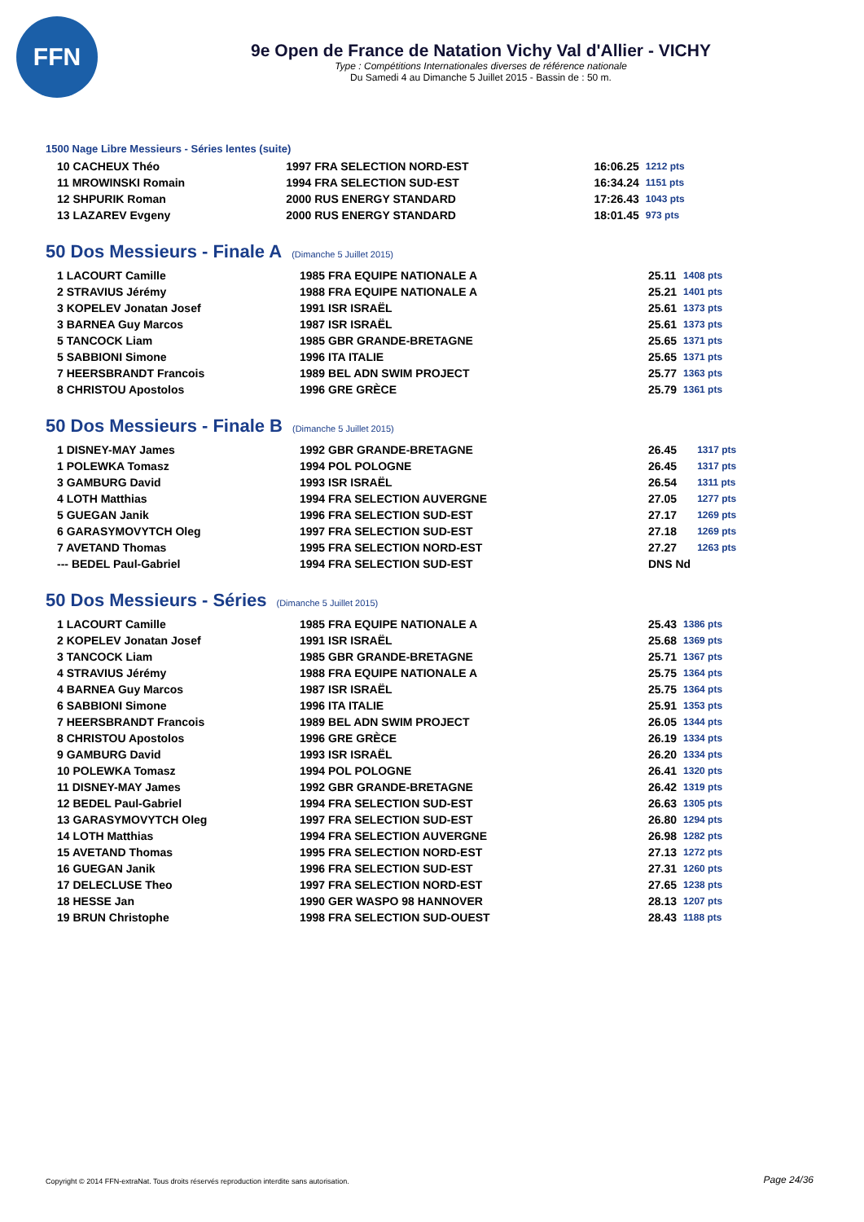FFN
9e Open de France de Natation Vichy Val d'Allier - VICHY
Type : Compétitions Internationales diverses de référence nationale
Du Samedi 4 au Dimanche 5 Juillet 2015 - Bassin de : 50 m.
1500 Nage Libre Messieurs - Séries lentes (suite)
| 10 CACHEUX Théo | 1997 FRA SELECTION NORD-EST | 16:06.25 | 1212 pts |
| 11 MROWINSKI Romain | 1994 FRA SELECTION SUD-EST | 16:34.24 | 1151 pts |
| 12 SHPURIK Roman | 2000 RUS ENERGY STANDARD | 17:26.43 | 1043 pts |
| 13 LAZAREV Evgeny | 2000 RUS ENERGY STANDARD | 18:01.45 | 973 pts |
50 Dos Messieurs - Finale A (Dimanche 5 Juillet 2015)
| 1 LACOURT Camille | 1985 FRA EQUIPE NATIONALE A | 25.11 | 1408 pts |
| 2 STRAVIUS Jérémy | 1988 FRA EQUIPE NATIONALE A | 25.21 | 1401 pts |
| 3 KOPELEV Jonatan Josef | 1991 ISR ISRAËL | 25.61 | 1373 pts |
| 3 BARNEA Guy Marcos | 1987 ISR ISRAËL | 25.61 | 1373 pts |
| 5 TANCOCK Liam | 1985 GBR GRANDE-BRETAGNE | 25.65 | 1371 pts |
| 5 SABBIONI Simone | 1996 ITA ITALIE | 25.65 | 1371 pts |
| 7 HEERSBRANDT Francois | 1989 BEL ADN SWIM PROJECT | 25.77 | 1363 pts |
| 8 CHRISTOU Apostolos | 1996 GRE GRÈCE | 25.79 | 1361 pts |
50 Dos Messieurs - Finale B (Dimanche 5 Juillet 2015)
| 1 DISNEY-MAY James | 1992 GBR GRANDE-BRETAGNE | 26.45 | 1317 pts |
| 1 POLEWKA Tomasz | 1994 POL POLOGNE | 26.45 | 1317 pts |
| 3 GAMBURG David | 1993 ISR ISRAËL | 26.54 | 1311 pts |
| 4 LOTH Matthias | 1994 FRA SELECTION AUVERGNE | 27.05 | 1277 pts |
| 5 GUEGAN Janik | 1996 FRA SELECTION SUD-EST | 27.17 | 1269 pts |
| 6 GARASYMOVYTCH Oleg | 1997 FRA SELECTION SUD-EST | 27.18 | 1269 pts |
| 7 AVETAND Thomas | 1995 FRA SELECTION NORD-EST | 27.27 | 1263 pts |
| --- BEDEL Paul-Gabriel | 1994 FRA SELECTION SUD-EST | DNS Nd | |
50 Dos Messieurs - Séries (Dimanche 5 Juillet 2015)
| 1 LACOURT Camille | 1985 FRA EQUIPE NATIONALE A | 25.43 | 1386 pts |
| 2 KOPELEV Jonatan Josef | 1991 ISR ISRAËL | 25.68 | 1369 pts |
| 3 TANCOCK Liam | 1985 GBR GRANDE-BRETAGNE | 25.71 | 1367 pts |
| 4 STRAVIUS Jérémy | 1988 FRA EQUIPE NATIONALE A | 25.75 | 1364 pts |
| 4 BARNEA Guy Marcos | 1987 ISR ISRAËL | 25.75 | 1364 pts |
| 6 SABBIONI Simone | 1996 ITA ITALIE | 25.91 | 1353 pts |
| 7 HEERSBRANDT Francois | 1989 BEL ADN SWIM PROJECT | 26.05 | 1344 pts |
| 8 CHRISTOU Apostolos | 1996 GRE GRÈCE | 26.19 | 1334 pts |
| 9 GAMBURG David | 1993 ISR ISRAËL | 26.20 | 1334 pts |
| 10 POLEWKA Tomasz | 1994 POL POLOGNE | 26.41 | 1320 pts |
| 11 DISNEY-MAY James | 1992 GBR GRANDE-BRETAGNE | 26.42 | 1319 pts |
| 12 BEDEL Paul-Gabriel | 1994 FRA SELECTION SUD-EST | 26.63 | 1305 pts |
| 13 GARASYMOVYTCH Oleg | 1997 FRA SELECTION SUD-EST | 26.80 | 1294 pts |
| 14 LOTH Matthias | 1994 FRA SELECTION AUVERGNE | 26.98 | 1282 pts |
| 15 AVETAND Thomas | 1995 FRA SELECTION NORD-EST | 27.13 | 1272 pts |
| 16 GUEGAN Janik | 1996 FRA SELECTION SUD-EST | 27.31 | 1260 pts |
| 17 DELECLUSE Theo | 1997 FRA SELECTION NORD-EST | 27.65 | 1238 pts |
| 18 HESSE Jan | 1990 GER WASPO 98 HANNOVER | 28.13 | 1207 pts |
| 19 BRUN Christophe | 1998 FRA SELECTION SUD-OUEST | 28.43 | 1188 pts |
Copyright © 2014 FFN-extraNat. Tous droits réservés reproduction interdite sans autorisation.
Page 24/36